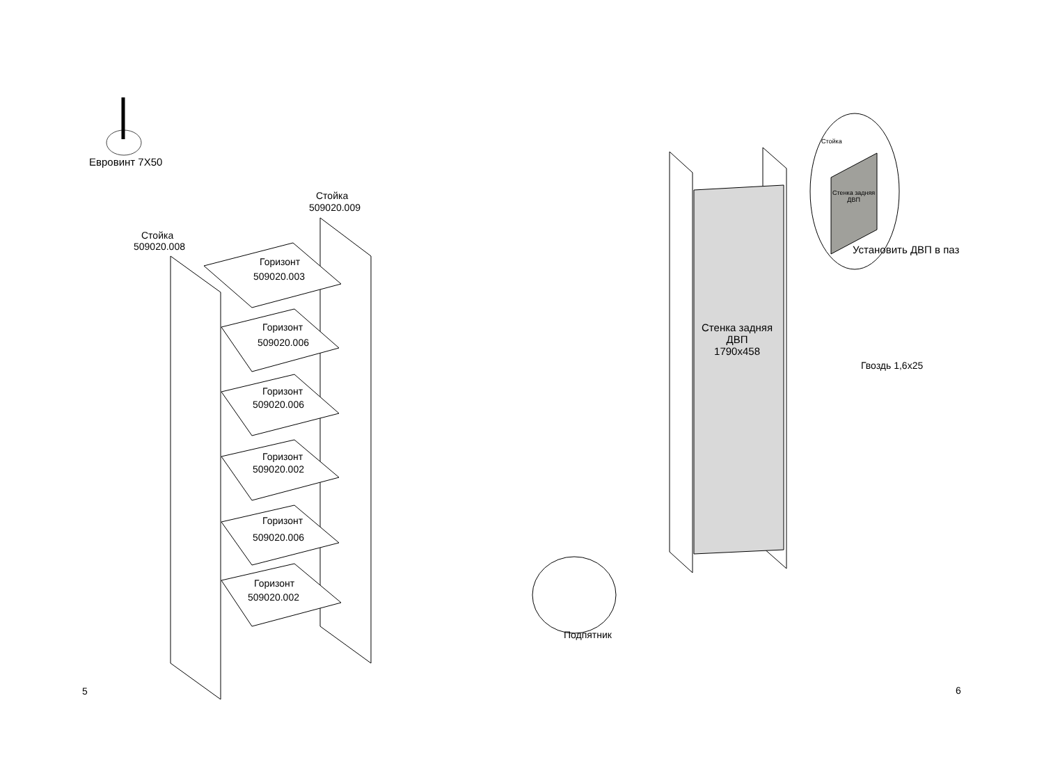Евровинт 7Х50
Стойка
509020.009
Стойка
509020.008
Горизонт
509020.003
Горизонт
509020.006
Горизонт
509020.006
Горизонт
509020.002
Горизонт
509020.006
Горизонт
509020.002
5
Стойка
Стенка задняя
ДВП
Установить ДВП в паз
Стенка задняя
ДВП
1790x458
Гвоздь 1,6х25
Подпятник
6